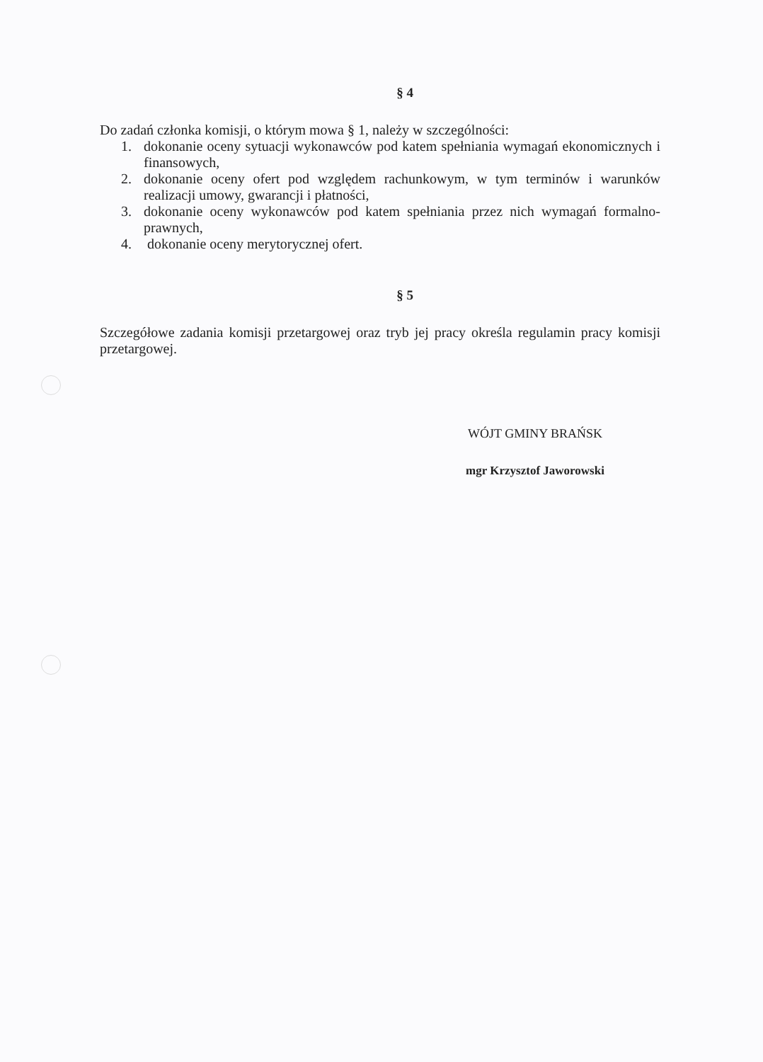§ 4
Do zadań członka komisji, o którym mowa § 1, należy w szczególności:
1. dokonanie oceny sytuacji wykonawców pod katem spełniania wymagań ekonomicznych i finansowych,
2. dokonanie oceny ofert pod względem rachunkowym, w tym terminów i warunków realizacji umowy, gwarancji i płatności,
3. dokonanie oceny wykonawców pod katem spełniania przez nich wymagań formalno-prawnych,
4. dokonanie oceny merytorycznej ofert.
§ 5
Szczegółowe zadania komisji przetargowej oraz tryb jej pracy określa regulamin pracy komisji przetargowej.
WÓJT GMINY BRAŃSK
mgr Krzysztof Jaworowski